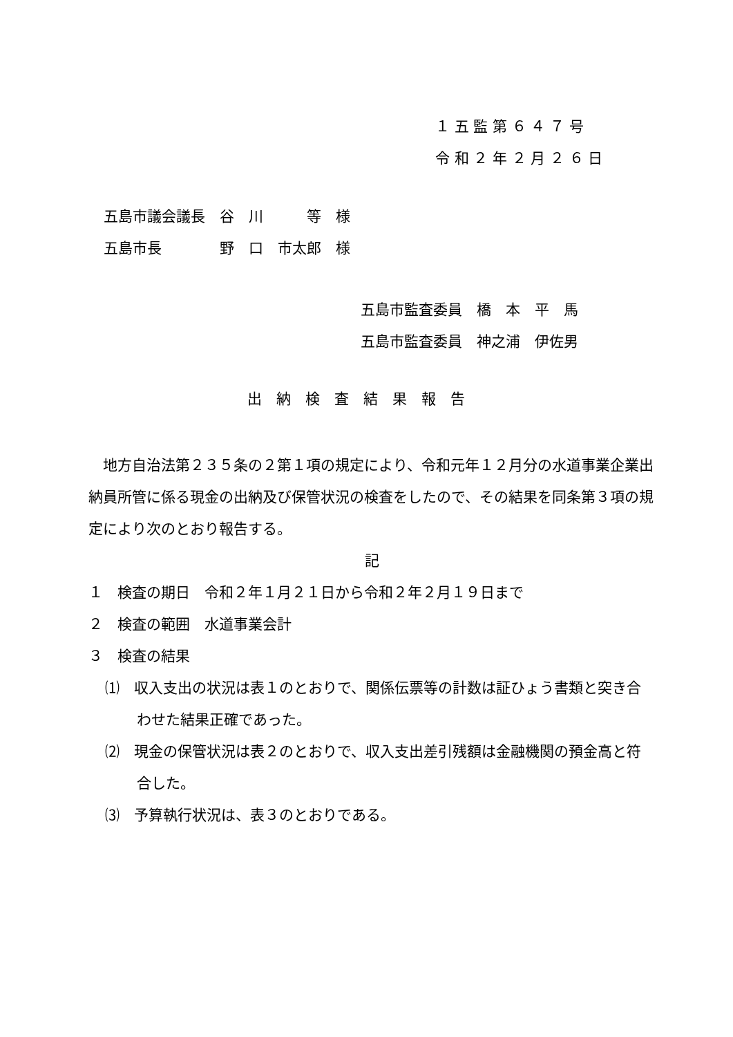１ 五 監 第 ６ ４ ７ 号 令 和 ２ 年 ２ 月 ２ ６ 日
五島市議会議長　谷　川　　　等　様 五島市長　　　　野　口　市太郎　様
五島市監査委員　橋　本　平　馬 五島市監査委員　神之浦　伊佐男
出　納　検　査　結　果　報　告
　地方自治法第２３５条の２第１項の規定により、令和元年１２月分の水道事業企業出納員所管に係る現金の出納及び保管状況の検査をしたので、その結果を同条第３項の規定により次のとおり報告する。
記
１　検査の期日　令和２年１月２１日から令和２年２月１９日まで
２　検査の範囲　水道事業会計
３　検査の結果
⑴　収入支出の状況は表１のとおりで、関係伝票等の計数は証ひょう書類と突き合わせた結果正確であった。
⑵　現金の保管状況は表２のとおりで、収入支出差引残額は金融機関の預金高と符合した。
⑶　予算執行状況は、表３のとおりである。